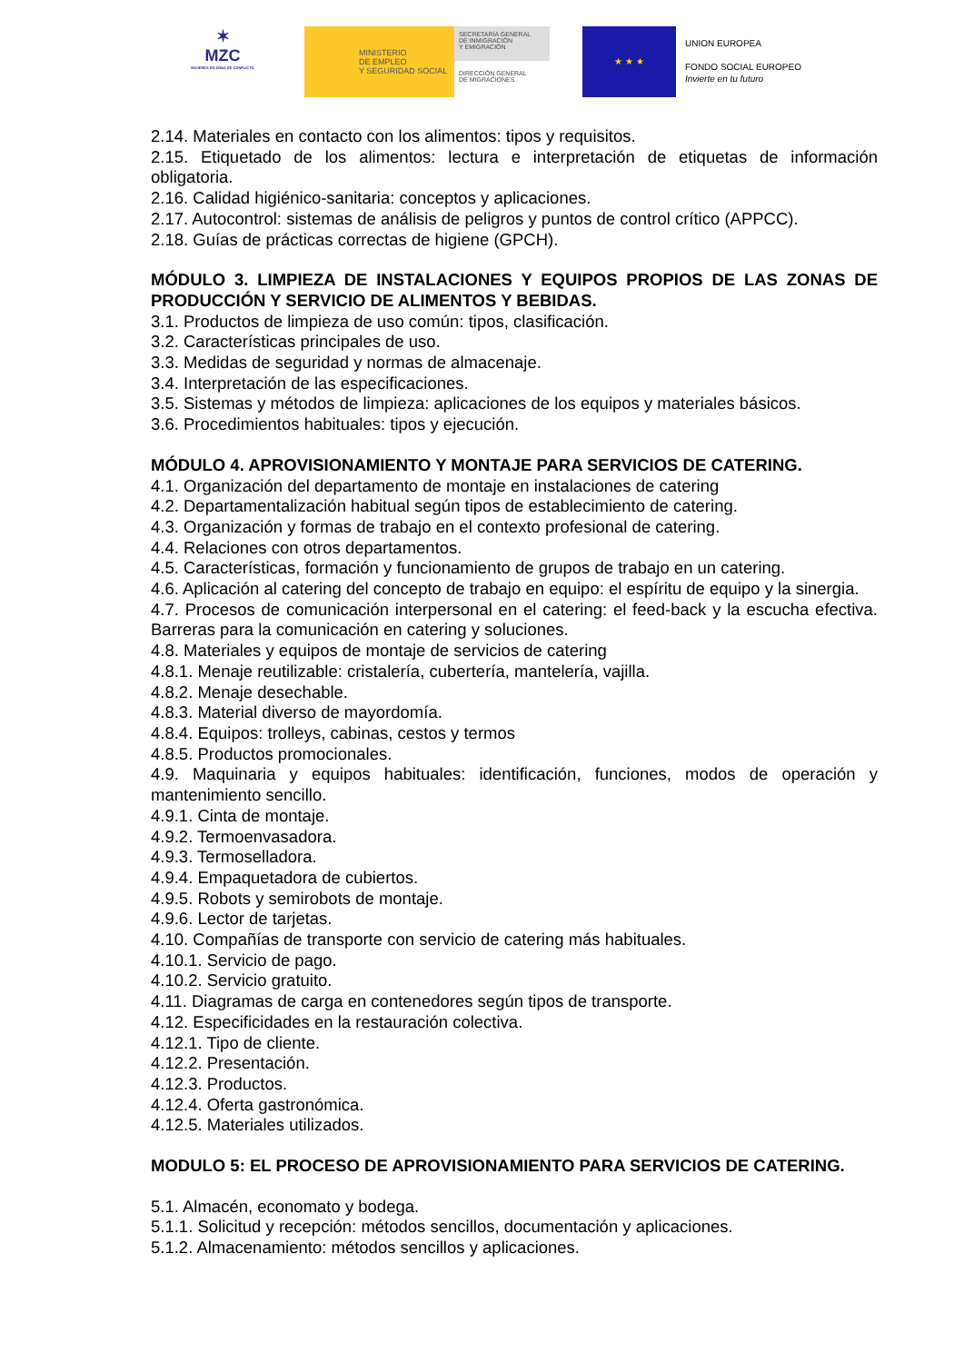✶
MZC
MUJERES EN ZONA DE CONFLICTO
MINISTERIO
DE EMPLEO
Y SEGURIDAD SOCIAL
SECRETARÍA GENERAL
DE INMIGRACIÓN
Y EMIGRACIÓN
DIRECCIÓN GENERAL
DE MIGRACIONES
★ ★ ★
UNION EUROPEA
FONDO SOCIAL EUROPEO
Invierte en tu futuro
2.14. Materiales en contacto con los alimentos: tipos y requisitos.
2.15. Etiquetado de los alimentos: lectura e interpretación de etiquetas de información obligatoria.
2.16. Calidad higiénico-sanitaria: conceptos y aplicaciones.
2.17. Autocontrol: sistemas de análisis de peligros y puntos de control crítico (APPCC).
2.18. Guías de prácticas correctas de higiene (GPCH).
MÓDULO 3. LIMPIEZA DE INSTALACIONES Y EQUIPOS PROPIOS DE LAS ZONAS DE PRODUCCIÓN Y SERVICIO DE ALIMENTOS Y BEBIDAS.
3.1. Productos de limpieza de uso común: tipos, clasificación.
3.2. Características principales de uso.
3.3. Medidas de seguridad y normas de almacenaje.
3.4. Interpretación de las especificaciones.
3.5. Sistemas y métodos de limpieza: aplicaciones de los equipos y materiales básicos.
3.6. Procedimientos habituales: tipos y ejecución.
MÓDULO 4. APROVISIONAMIENTO Y MONTAJE PARA SERVICIOS DE CATERING.
4.1. Organización del departamento de montaje en instalaciones de catering
4.2. Departamentalización habitual según tipos de establecimiento de catering.
4.3. Organización y formas de trabajo en el contexto profesional de catering.
4.4. Relaciones con otros departamentos.
4.5. Características, formación y funcionamiento de grupos de trabajo en un catering.
4.6. Aplicación al catering del concepto de trabajo en equipo: el espíritu de equipo y la sinergia.
4.7. Procesos de comunicación interpersonal en el catering: el feed-back y la escucha efectiva. Barreras para la comunicación en catering y soluciones.
4.8. Materiales y equipos de montaje de servicios de catering
4.8.1. Menaje reutilizable: cristalería, cubertería, mantelería, vajilla.
4.8.2. Menaje desechable.
4.8.3. Material diverso de mayordomía.
4.8.4. Equipos: trolleys, cabinas, cestos y termos
4.8.5. Productos promocionales.
4.9. Maquinaria y equipos habituales: identificación, funciones, modos de operación y mantenimiento sencillo.
4.9.1. Cinta de montaje.
4.9.2. Termoenvasadora.
4.9.3. Termoselladora.
4.9.4. Empaquetadora de cubiertos.
4.9.5. Robots y semirobots de montaje.
4.9.6. Lector de tarjetas.
4.10. Compañías de transporte con servicio de catering más habituales.
4.10.1. Servicio de pago.
4.10.2. Servicio gratuito.
4.11. Diagramas de carga en contenedores según tipos de transporte.
4.12. Especificidades en la restauración colectiva.
4.12.1. Tipo de cliente.
4.12.2. Presentación.
4.12.3. Productos.
4.12.4. Oferta gastronómica.
4.12.5. Materiales utilizados.
MODULO 5: EL PROCESO DE APROVISIONAMIENTO PARA SERVICIOS DE CATERING.
5.1. Almacén, economato y bodega.
5.1.1. Solicitud y recepción: métodos sencillos, documentación y aplicaciones.
5.1.2. Almacenamiento: métodos sencillos y aplicaciones.